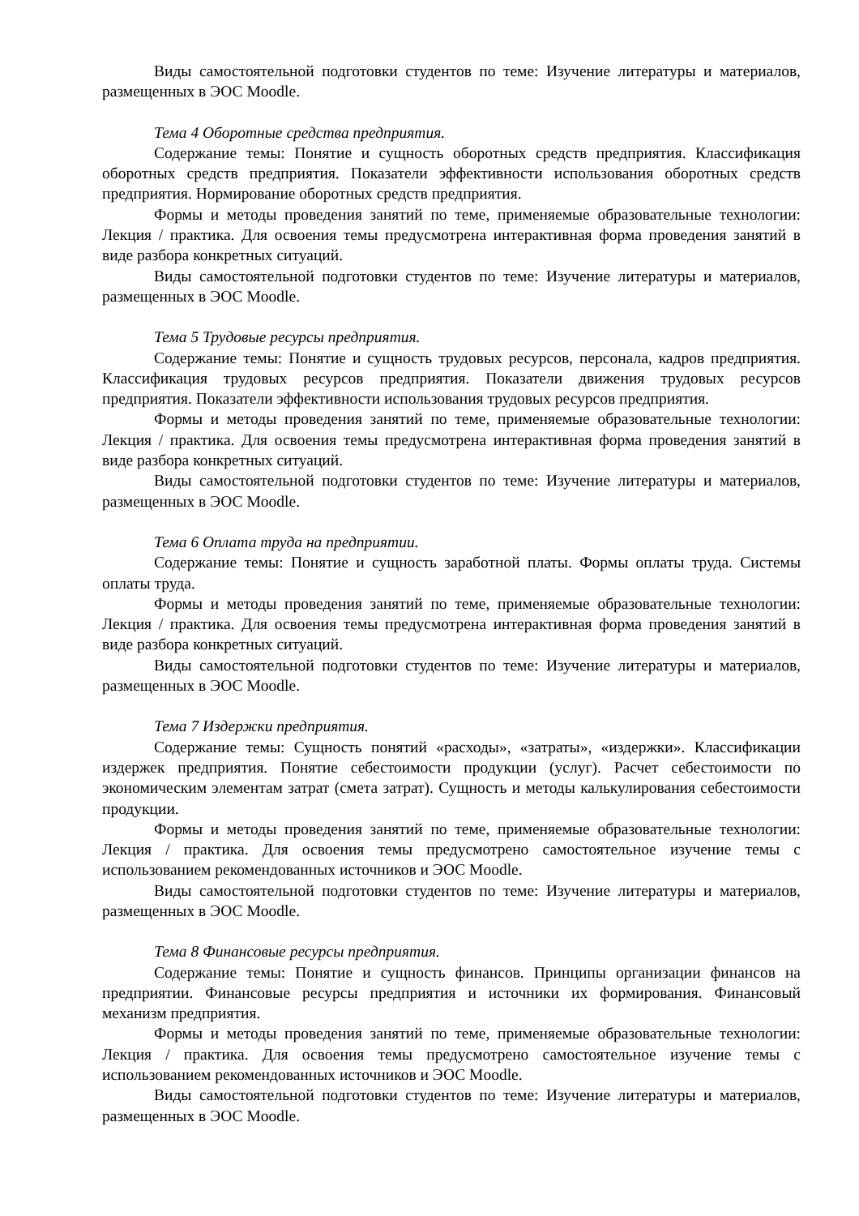Виды самостоятельной подготовки студентов по теме: Изучение литературы и материалов, размещенных в ЭОС Moodle.
Тема 4 Оборотные средства предприятия.
Содержание темы: Понятие и сущность оборотных средств предприятия. Классификация оборотных средств предприятия. Показатели эффективности использования оборотных средств предприятия. Нормирование оборотных средств предприятия.
Формы и методы проведения занятий по теме, применяемые образовательные технологии: Лекция / практика. Для освоения темы предусмотрена интерактивная форма проведения занятий в виде разбора конкретных ситуаций.
Виды самостоятельной подготовки студентов по теме: Изучение литературы и материалов, размещенных в ЭОС Moodle.
Тема 5 Трудовые ресурсы предприятия.
Содержание темы: Понятие и сущность трудовых ресурсов, персонала, кадров предприятия. Классификация трудовых ресурсов предприятия. Показатели движения трудовых ресурсов предприятия. Показатели эффективности использования трудовых ресурсов предприятия.
Формы и методы проведения занятий по теме, применяемые образовательные технологии: Лекция / практика. Для освоения темы предусмотрена интерактивная форма проведения занятий в виде разбора конкретных ситуаций.
Виды самостоятельной подготовки студентов по теме: Изучение литературы и материалов, размещенных в ЭОС Moodle.
Тема 6 Оплата труда на предприятии.
Содержание темы: Понятие и сущность заработной платы. Формы оплаты труда. Системы оплаты труда.
Формы и методы проведения занятий по теме, применяемые образовательные технологии: Лекция / практика. Для освоения темы предусмотрена интерактивная форма проведения занятий в виде разбора конкретных ситуаций.
Виды самостоятельной подготовки студентов по теме: Изучение литературы и материалов, размещенных в ЭОС Moodle.
Тема 7 Издержки предприятия.
Содержание темы: Сущность понятий «расходы», «затраты», «издержки». Классификации издержек предприятия. Понятие себестоимости продукции (услуг). Расчет себестоимости по экономическим элементам затрат (смета затрат). Сущность и методы калькулирования себестоимости продукции.
Формы и методы проведения занятий по теме, применяемые образовательные технологии: Лекция / практика. Для освоения темы предусмотрено самостоятельное изучение темы с использованием рекомендованных источников и ЭОС Moodle.
Виды самостоятельной подготовки студентов по теме: Изучение литературы и материалов, размещенных в ЭОС Moodle.
Тема 8 Финансовые ресурсы предприятия.
Содержание темы: Понятие и сущность финансов. Принципы организации финансов на предприятии. Финансовые ресурсы предприятия и источники их формирования. Финансовый механизм предприятия.
Формы и методы проведения занятий по теме, применяемые образовательные технологии: Лекция / практика. Для освоения темы предусмотрено самостоятельное изучение темы с использованием рекомендованных источников и ЭОС Moodle.
Виды самостоятельной подготовки студентов по теме: Изучение литературы и материалов, размещенных в ЭОС Moodle.